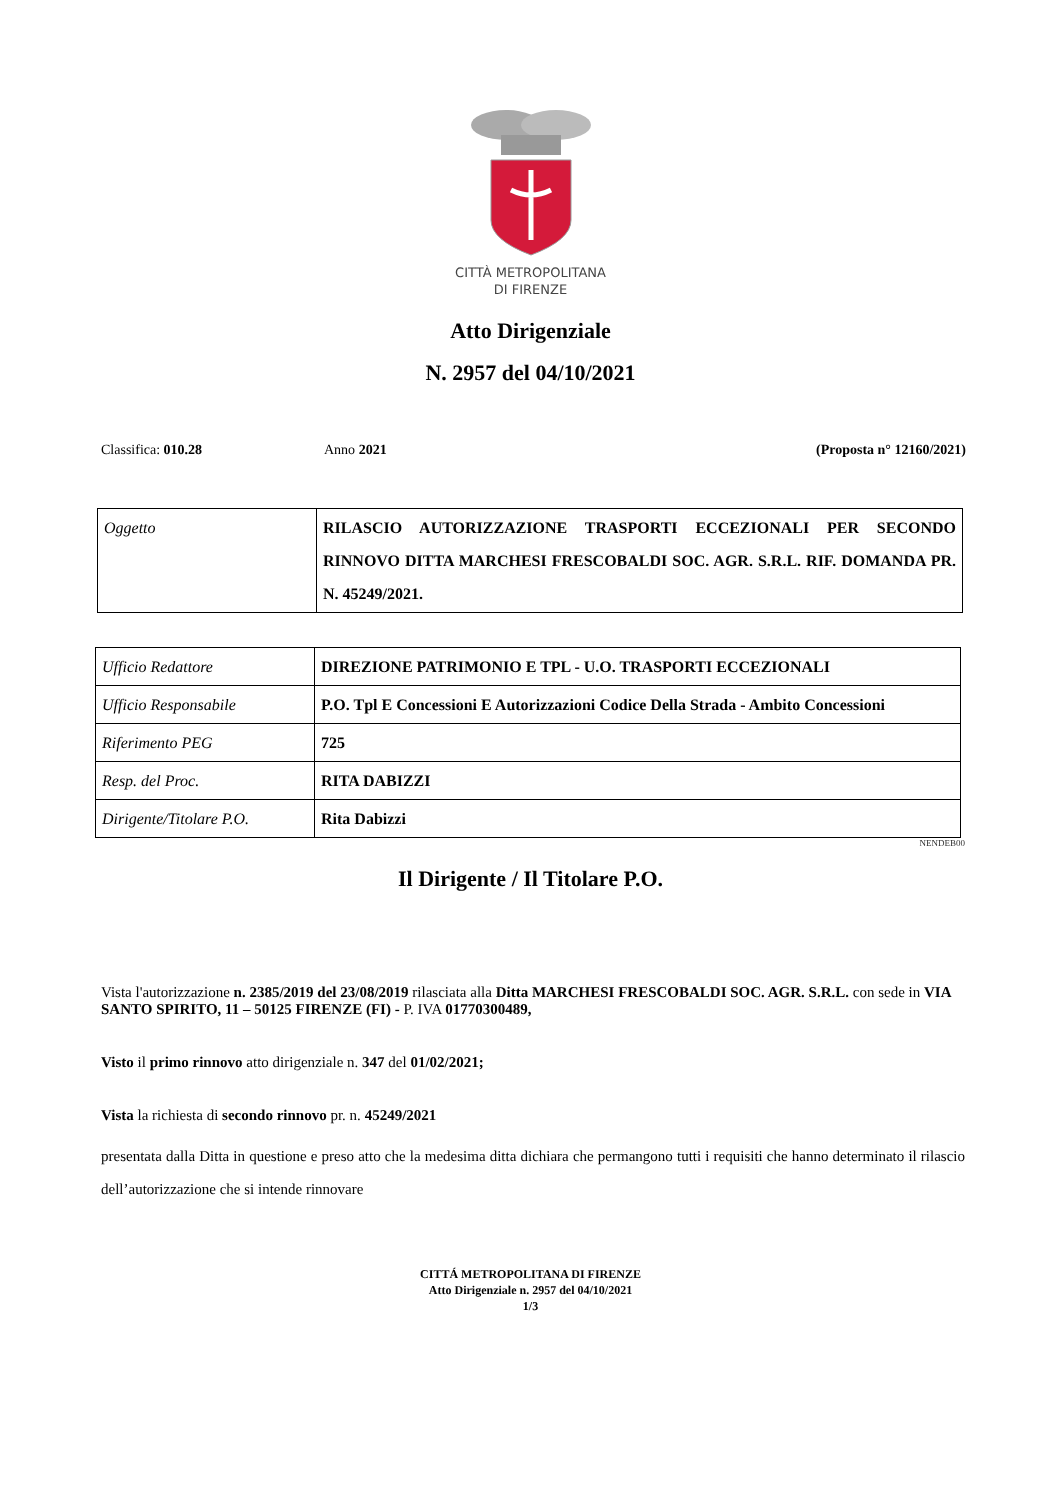CITTÀ METROPOLITANA
DI FIRENZE
Atto Dirigenziale
N. 2957 del 04/10/2021
Classifica: 010.28 Anno 2021 (Proposta n° 12160/2021)
| Oggetto | RILASCIO AUTORIZZAZIONE TRASPORTI ECCEZIONALI PER SECONDO RINNOVO DITTA MARCHESI FRESCOBALDI SOC. AGR. S.R.L. RIF. DOMANDA PR. N. 45249/2021. |
| Ufficio Redattore | DIREZIONE PATRIMONIO E TPL - U.O. TRASPORTI ECCEZIONALI |
| Ufficio Responsabile | P.O. Tpl E Concessioni E Autorizzazioni Codice Della Strada - Ambito Concessioni |
| Riferimento PEG | 725 |
| Resp. del Proc. | RITA DABIZZI |
| Dirigente/Titolare P.O. | Rita Dabizzi |
NENDEB00
Il Dirigente / Il Titolare P.O.
Vista l'autorizzazione n. 2385/2019 del 23/08/2019 rilasciata alla Ditta MARCHESI FRESCOBALDI SOC. AGR. S.R.L. con sede in VIA SANTO SPIRITO, 11 – 50125 FIRENZE (FI) - P. IVA 01770300489,
Visto il primo rinnovo atto dirigenziale n. 347 del 01/02/2021;
Vista la richiesta di secondo rinnovo pr. n. 45249/2021
presentata dalla Ditta in questione e preso atto che la medesima ditta dichiara che permangono tutti i requisiti che hanno determinato il rilascio dell’autorizzazione che si intende rinnovare
CITTÁ METROPOLITANA DI FIRENZE
Atto Dirigenziale n. 2957 del 04/10/2021
1/3